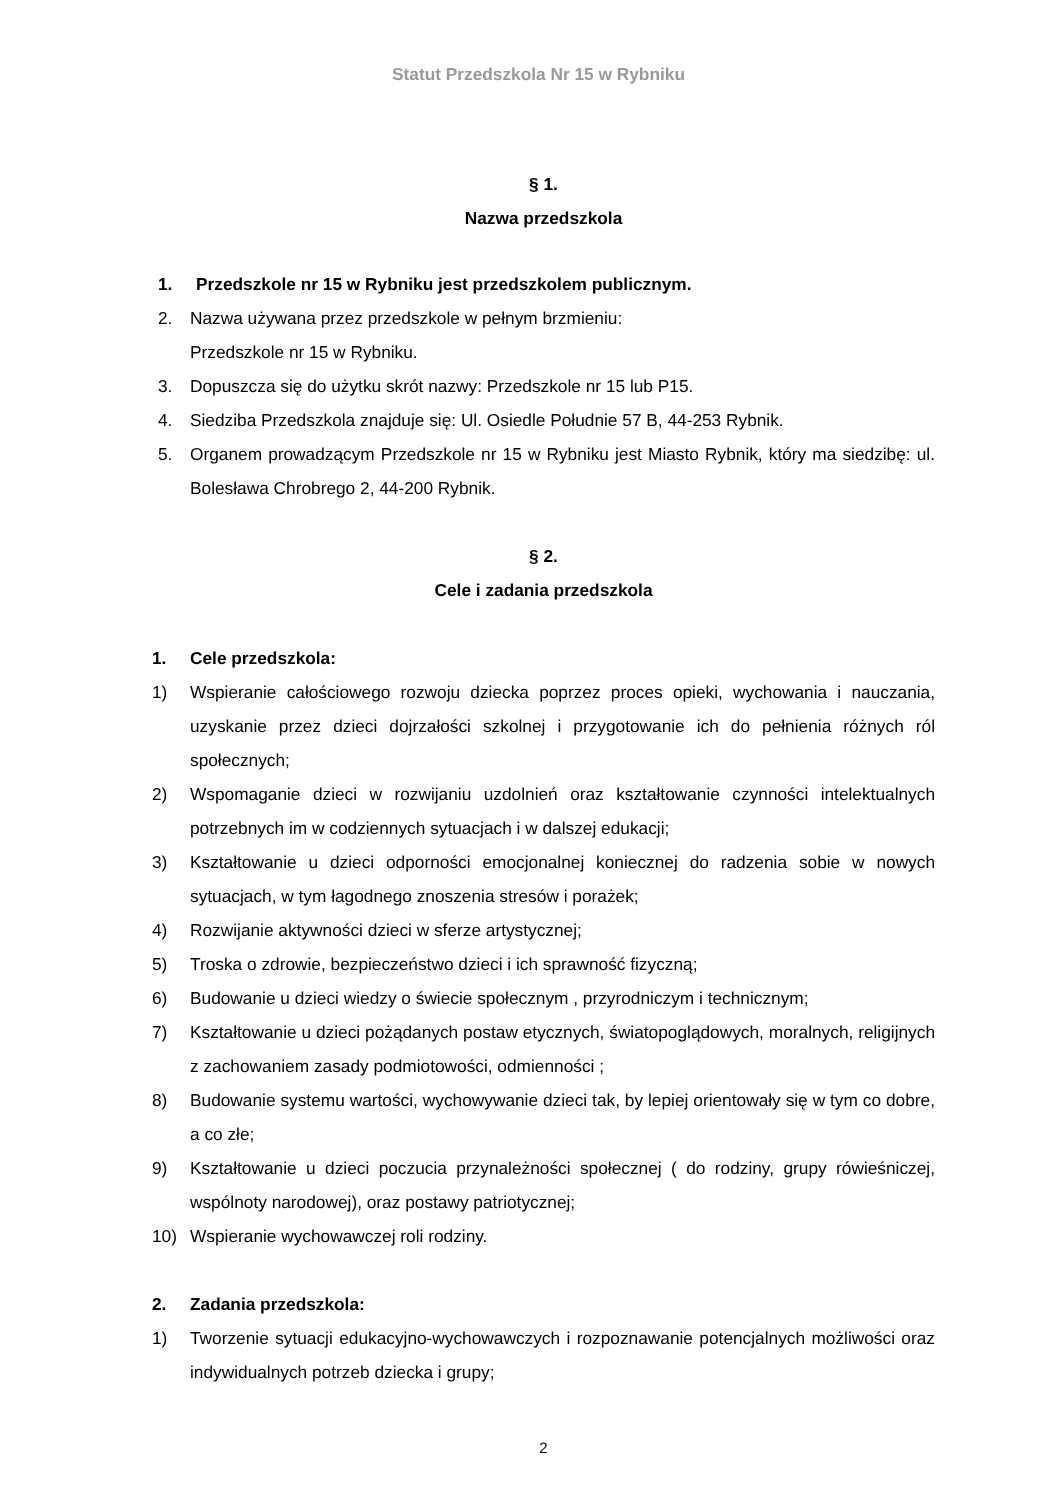Statut Przedszkola Nr 15 w Rybniku
§ 1.
Nazwa przedszkola
1. Przedszkole nr 15 w Rybniku jest przedszkolem publicznym.
2. Nazwa używana przez przedszkole w pełnym brzmieniu:
Przedszkole nr 15 w Rybniku.
3. Dopuszcza się do użytku skrót nazwy: Przedszkole nr 15 lub P15.
4. Siedziba Przedszkola znajduje się: Ul. Osiedle Południe 57 B, 44-253 Rybnik.
5. Organem prowadzącym Przedszkole nr 15 w Rybniku jest Miasto Rybnik, który ma siedzibę: ul. Bolesława Chrobrego 2, 44-200 Rybnik.
§ 2.
Cele i zadania przedszkola
1. Cele przedszkola:
1) Wspieranie całościowego rozwoju dziecka poprzez proces opieki, wychowania i nauczania, uzyskanie przez dzieci dojrzałości szkolnej i przygotowanie ich do pełnienia różnych ról społecznych;
2) Wspomaganie dzieci w rozwijaniu uzdolnień oraz kształtowanie czynności intelektualnych potrzebnych im w codziennych sytuacjach i w dalszej edukacji;
3) Kształtowanie u dzieci odporności emocjonalnej koniecznej do radzenia sobie w nowych sytuacjach, w tym łagodnego znoszenia stresów i porażek;
4) Rozwijanie aktywności dzieci w sferze artystycznej;
5) Troska o zdrowie, bezpieczeństwo dzieci i ich sprawność fizyczną;
6) Budowanie u dzieci wiedzy o świecie społecznym , przyrodniczym i technicznym;
7) Kształtowanie u dzieci pożądanych postaw etycznych, światopoglądowych, moralnych, religijnych z zachowaniem zasady podmiotowości, odmienności ;
8) Budowanie systemu wartości, wychowywanie dzieci tak, by lepiej orientowały się w tym co dobre, a co złe;
9) Kształtowanie u dzieci poczucia przynależności społecznej ( do rodziny, grupy rówieśniczej, wspólnoty narodowej), oraz postawy patriotycznej;
10) Wspieranie wychowawczej roli rodziny.
2. Zadania przedszkola:
1) Tworzenie sytuacji edukacyjno-wychowawczych i rozpoznawanie potencjalnych możliwości oraz indywidualnych potrzeb dziecka i grupy;
2